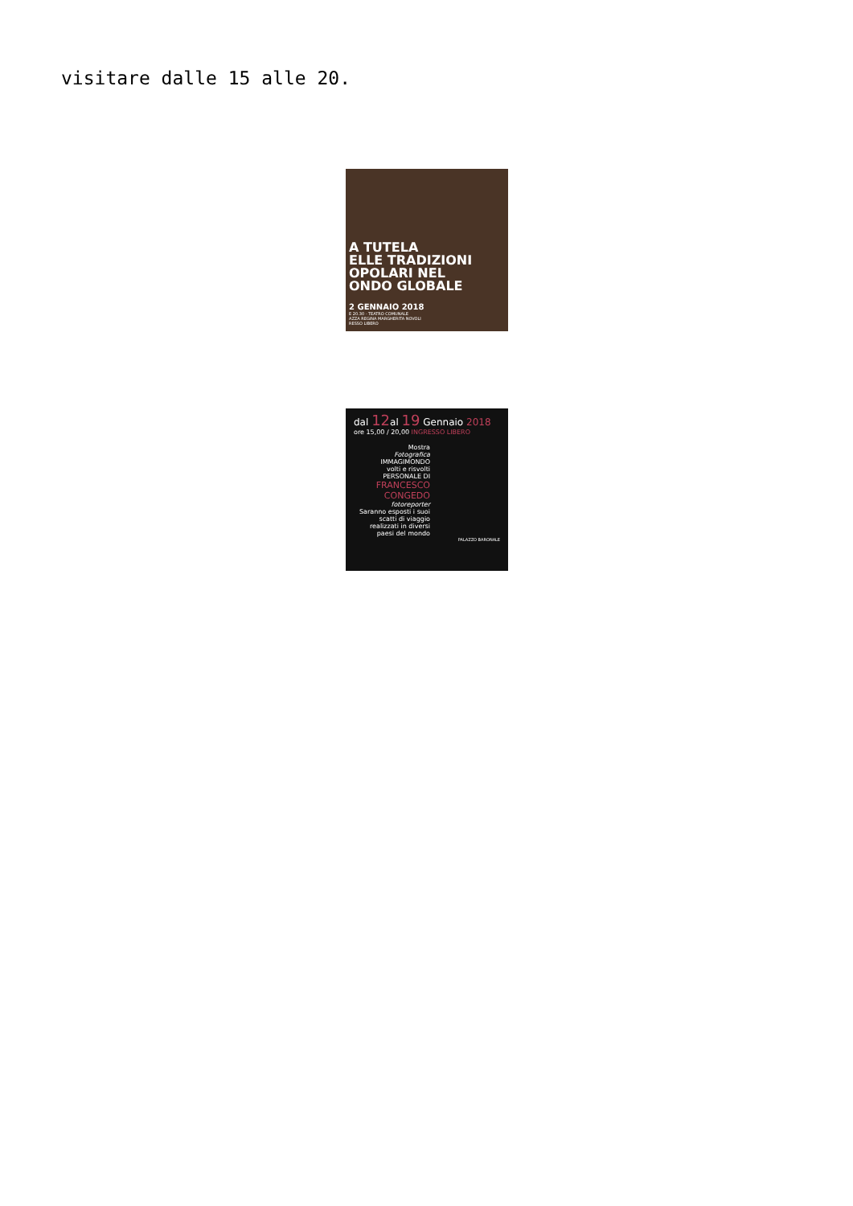visitare dalle 15 alle 20.
A TUTELA
ELLE TRADIZIONI
OPOLARI NEL
ONDO GLOBALE
2 GENNAIO 2018
E 20.30 - TEATRO COMUNALE
AZZA REGINA MARGHERITA NOVOLI
RESSO LIBERO
dal 12al 19 Gennaio 2018
ore 15,00 / 20,00 INGRESSO LIBERO
Mostra
Fotografica
IMMAGIMONDO
volti e risvolti
PERSONALE DI
FRANCESCO CONGEDO
fotoreporter
Saranno esposti i suoi scatti di viaggio realizzati in diversi paesi del mondo
PALAZZO BARONALE